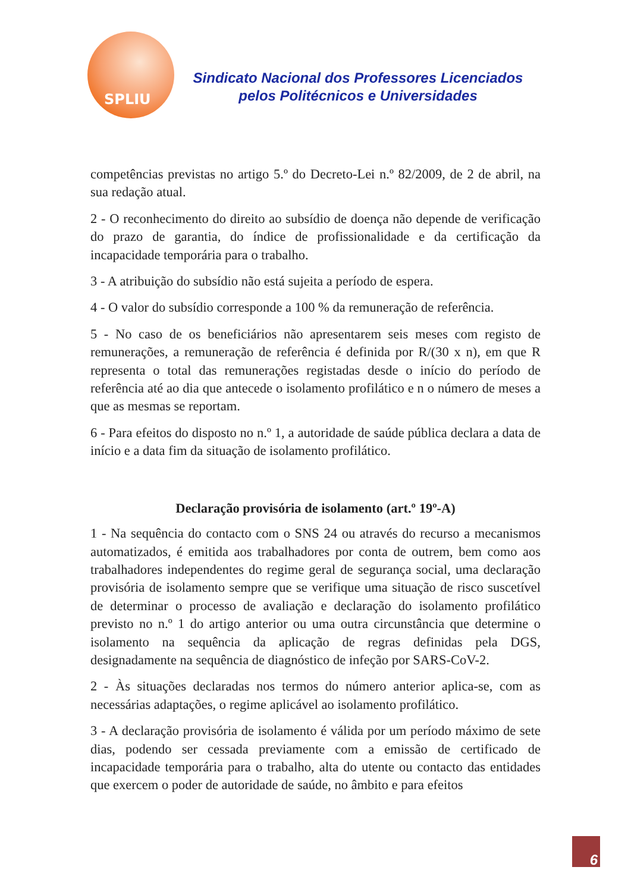SPLIU
Sindicato Nacional dos Professores Licenciados
pelos Politécnicos e Universidades
competências previstas no artigo 5.º do Decreto-Lei n.º 82/2009, de 2 de abril, na sua redação atual.
2 - O reconhecimento do direito ao subsídio de doença não depende de verificação do prazo de garantia, do índice de profissionalidade e da certificação da incapacidade temporária para o trabalho.
3 - A atribuição do subsídio não está sujeita a período de espera.
4 - O valor do subsídio corresponde a 100 % da remuneração de referência.
5 - No caso de os beneficiários não apresentarem seis meses com registo de remunerações, a remuneração de referência é definida por R/(30 x n), em que R representa o total das remunerações registadas desde o início do período de referência até ao dia que antecede o isolamento profilático e n o número de meses a que as mesmas se reportam.
6 - Para efeitos do disposto no n.º 1, a autoridade de saúde pública declara a data de início e a data fim da situação de isolamento profilático.
Declaração provisória de isolamento (art.º 19º-A)
1 - Na sequência do contacto com o SNS 24 ou através do recurso a mecanismos automatizados, é emitida aos trabalhadores por conta de outrem, bem como aos trabalhadores independentes do regime geral de segurança social, uma declaração provisória de isolamento sempre que se verifique uma situação de risco suscetível de determinar o processo de avaliação e declaração do isolamento profilático previsto no n.º 1 do artigo anterior ou uma outra circunstância que determine o isolamento na sequência da aplicação de regras definidas pela DGS, designadamente na sequência de diagnóstico de infeção por SARS-CoV-2.
2 - Às situações declaradas nos termos do número anterior aplica-se, com as necessárias adaptações, o regime aplicável ao isolamento profilático.
3 - A declaração provisória de isolamento é válida por um período máximo de sete dias, podendo ser cessada previamente com a emissão de certificado de incapacidade temporária para o trabalho, alta do utente ou contacto das entidades que exercem o poder de autoridade de saúde, no âmbito e para efeitos
6